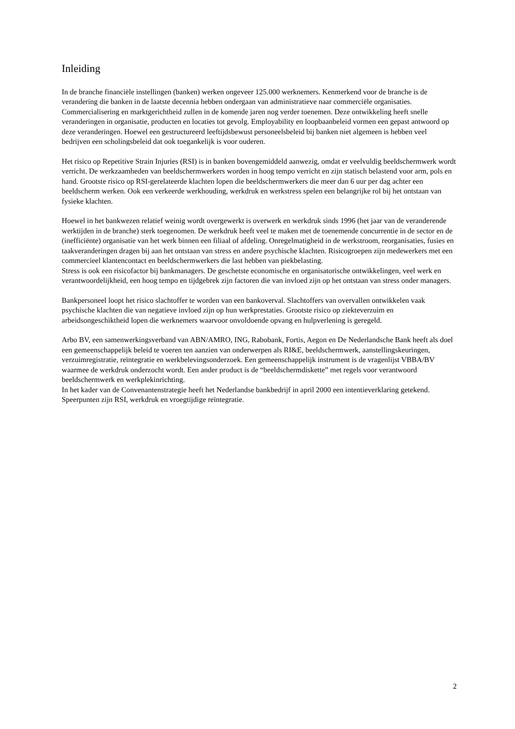Inleiding
In de branche financiële instellingen (banken) werken ongeveer 125.000 werknemers. Kenmerkend voor de branche is de verandering die banken in de laatste decennia hebben ondergaan van administratieve naar commerciële organisaties. Commercialisering en marktgerichtheid zullen in de komende jaren nog verder toenemen. Deze ontwikkeling heeft snelle veranderingen in organisatie, producten en locaties tot gevolg. Employability en loopbaanbeleid vormen een gepast antwoord op deze veranderingen. Hoewel een gestructureerd leeftijdsbewust personeelsbeleid bij banken niet algemeen is hebben veel bedrijven een scholingsbeleid dat ook toegankelijk is voor ouderen.
Het risico op Repetitive Strain Injuries (RSI) is in banken bovengemiddeld aanwezig, omdat er veelvuldig beeldschermwerk wordt verricht. De werkzaamheden van beeldschermwerkers worden in hoog tempo verricht en zijn statisch belastend voor arm, pols en hand. Grootste risico op RSI-gerelateerde klachten lopen die beeldschermwerkers die meer dan 6 uur per dag achter een beeldscherm werken. Ook een verkeerde werkhouding, werkdruk en werkstress spelen een belangrijke rol bij het ontstaan van fysieke klachten.
Hoewel in het bankwezen relatief weinig wordt overgewerkt is overwerk en werkdruk sinds 1996 (het jaar van de veranderende werktijden in de branche) sterk toegenomen. De werkdruk heeft veel te maken met de toenemende concurrentie in de sector en de (inefficiënte) organisatie van het werk binnen een filiaal of afdeling. Onregelmatigheid in de werkstroom, reorganisaties, fusies en taakveranderingen dragen bij aan het ontstaan van stress en andere psychische klachten. Risicogroepen zijn medewerkers met een commercieel klantencontact en beeldschermwerkers die last hebben van piekbelasting.
Stress is ook een risicofactor bij bankmanagers. De geschetste economische en organisatorische ontwikkelingen, veel werk en verantwoordelijkheid, een hoog tempo en tijdgebrek zijn factoren die van invloed zijn op het ontstaan van stress onder managers.
Bankpersoneel loopt het risico slachtoffer te worden van een bankoverval. Slachtoffers van overvallen ontwikkelen vaak psychische klachten die van negatieve invloed zijn op hun werkprestaties. Grootste risico op ziekteverzuim en arbeidsongeschiktheid lopen die werknemers waarvoor onvoldoende opvang en hulpverlening is geregeld.
Arbo BV, een samenwerkingsverband van ABN/AMRO, ING, Rabobank, Fortis, Aegon en De Nederlandsche Bank heeft als doel een gemeenschappelijk beleid te voeren ten aanzien van onderwerpen als RI&E, beeldschermwerk, aanstellingskeuringen, verzuimregistratie, reïntegratie en werkbelevingsonderzoek. Een gemeenschappelijk instrument is de vragenlijst VBBA/BV waarmee de werkdruk onderzocht wordt. Een ander product is de “beeldschermdiskette” met regels voor verantwoord beeldschermwerk en werkplekinrichting.
In het kader van de Convenantenstrategie heeft het Nederlandse bankbedrijf in april 2000 een intentieverklaring getekend. Speerpunten zijn RSI, werkdruk en vroegtijdige reïntegratie.
2